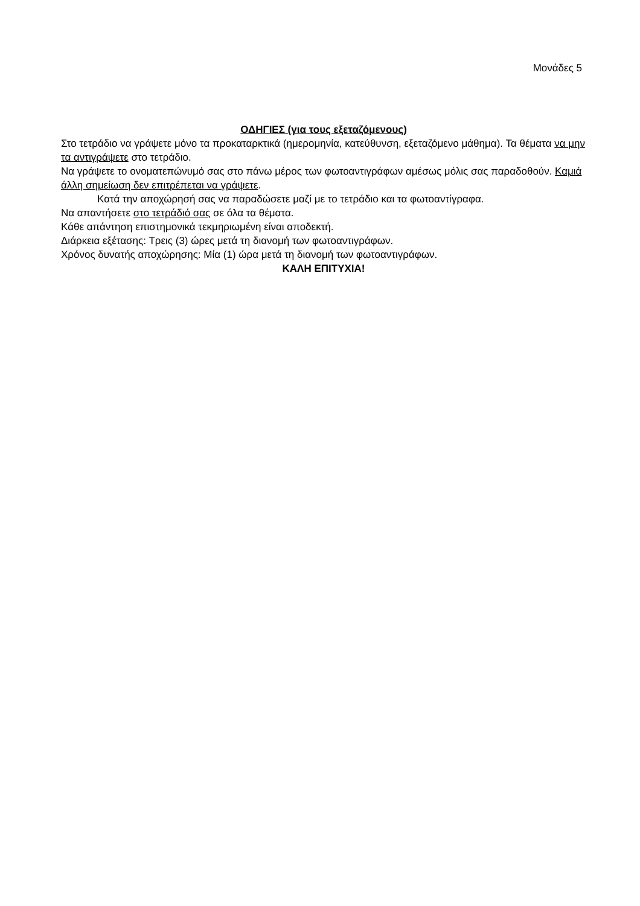Μονάδες 5
ΟΔΗΓΙΕΣ (για τους εξεταζόμενους)
Στο τετράδιο να γράψετε μόνο τα προκαταρκτικά (ημερομηνία, κατεύθυνση, εξεταζόμενο μάθημα). Τα θέματα να μην τα αντιγράψετε στο τετράδιο.
Να γράψετε το ονοματεπώνυμό σας στο πάνω μέρος των φωτοαντιγράφων αμέσως μόλις σας παραδοθούν. Καμιά άλλη σημείωση δεν επιτρέπεται να γράψετε.
Κατά την αποχώρησή σας να παραδώσετε μαζί με το τετράδιο και τα φωτοαντίγραφα.
Να απαντήσετε στο τετράδιό σας σε όλα τα θέματα.
Κάθε απάντηση επιστημονικά τεκμηριωμένη είναι αποδεκτή.
Διάρκεια εξέτασης: Τρεις (3) ώρες μετά τη διανομή των φωτοαντιγράφων.
Χρόνος δυνατής αποχώρησης: Μία (1) ώρα μετά τη διανομή των φωτοαντιγράφων.
ΚΑΛΗ ΕΠΙΤΥΧΙΑ!